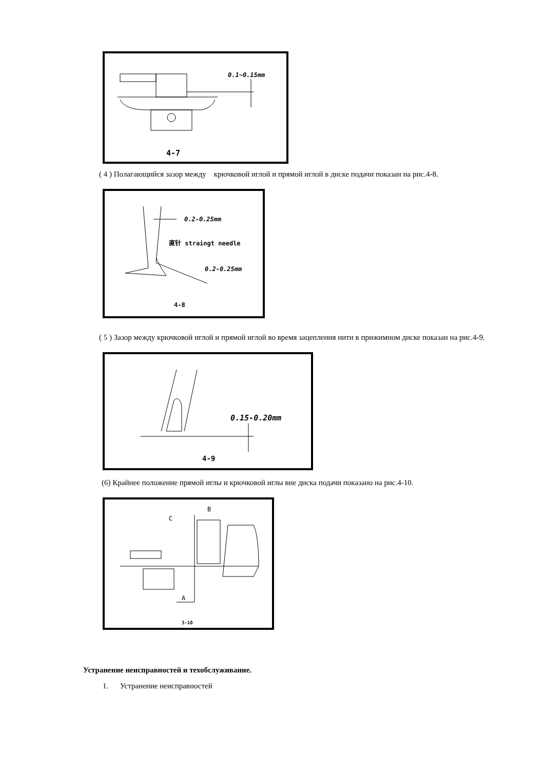0.1~0.15mm
4-7
( 4 ) Полагающийся зазор между крючковой иглой и прямой иглой в диске подачи показан на рис.4-8.
0.2-0.25mm
直针 straingt needle
0.2-0.25mm
4-8
( 5 ) Зазор между крючковой иглой и прямой иглой во время зацепления нити в прижимном диске показан на рис.4-9.
0.15-0.20mm
4-9
(6) Крайнее положение прямой иглы и крючковой иглы вне диска подачи показано на рис.4-10.
B
C
A
3-10
Устранение неисправностей и техобслуживание.
1. Устранение неисправностей